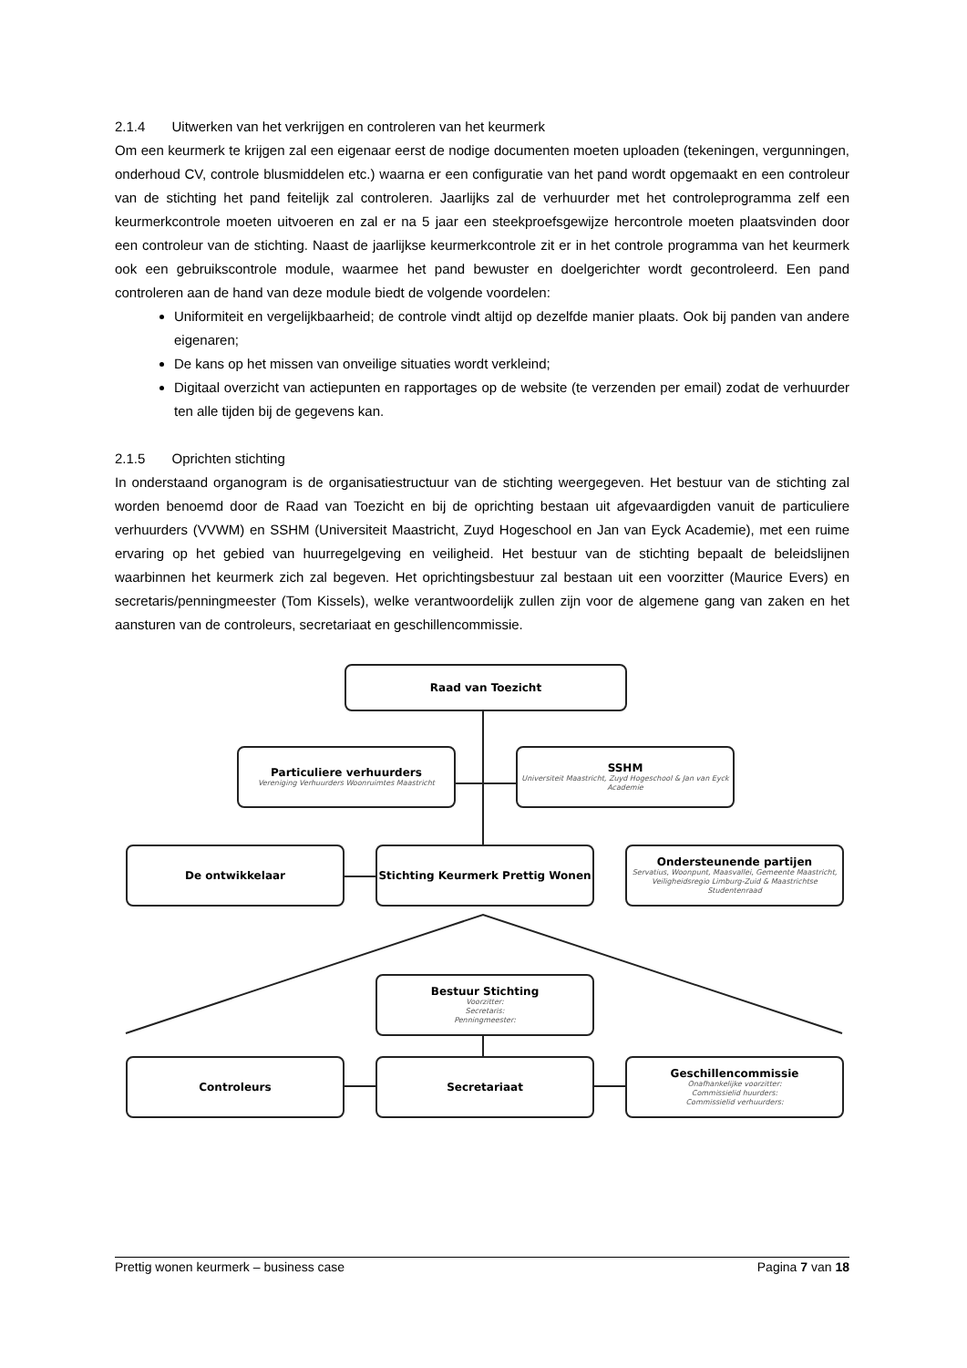2.1.4 Uitwerken van het verkrijgen en controleren van het keurmerk
Om een keurmerk te krijgen zal een eigenaar eerst de nodige documenten moeten uploaden (tekeningen, vergunningen, onderhoud CV, controle blusmiddelen etc.) waarna er een configuratie van het pand wordt opgemaakt en een controleur van de stichting het pand feitelijk zal controleren. Jaarlijks zal de verhuurder met het controleprogramma zelf een keurmerkcontrole moeten uitvoeren en zal er na 5 jaar een steekproefsgewijze hercontrole moeten plaatsvinden door een controleur van de stichting. Naast de jaarlijkse keurmerkcontrole zit er in het controle programma van het keurmerk ook een gebruikscontrole module, waarmee het pand bewuster en doelgerichter wordt gecontroleerd. Een pand controleren aan de hand van deze module biedt de volgende voordelen:
Uniformiteit en vergelijkbaarheid; de controle vindt altijd op dezelfde manier plaats. Ook bij panden van andere eigenaren;
De kans op het missen van onveilige situaties wordt verkleind;
Digitaal overzicht van actiepunten en rapportages op de website (te verzenden per email) zodat de verhuurder ten alle tijden bij de gegevens kan.
2.1.5 Oprichten stichting
In onderstaand organogram is de organisatiestructuur van de stichting weergegeven. Het bestuur van de stichting zal worden benoemd door de Raad van Toezicht en bij de oprichting bestaan uit afgevaardigden vanuit de particuliere verhuurders (VVWM) en SSHM (Universiteit Maastricht, Zuyd Hogeschool en Jan van Eyck Academie), met een ruime ervaring op het gebied van huurregelgeving en veiligheid. Het bestuur van de stichting bepaalt de beleidslijnen waarbinnen het keurmerk zich zal begeven. Het oprichtingsbestuur zal bestaan uit een voorzitter (Maurice Evers) en secretaris/penningmeester (Tom Kissels), welke verantwoordelijk zullen zijn voor de algemene gang van zaken en het aansturen van de controleurs, secretariaat en geschillencommissie.
Raad van Toezicht
Particuliere verhuurders
Vereniging Verhuurders Woonruimtes Maastricht
SSHM
Universiteit Maastricht, Zuyd Hogeschool & Jan van Eyck Academie
De ontwikkelaar Stichting Keurmerk Prettig Wonen
Ondersteunende partijen
Servatius, Woonpunt, Maasvallei, Gemeente Maastricht, Veiligheidsregio Limburg-Zuid & Maastrichtse Studentenraad
Bestuur Stichting
Voorzitter:
Secretaris:
Penningmeester:
Controleurs Secretariaat
Geschillencommissie
Onafhankelijke voorzitter:
Commissielid huurders:
Commissielid verhuurders:
Prettig wonen keurmerk – business case Pagina 7 van 18